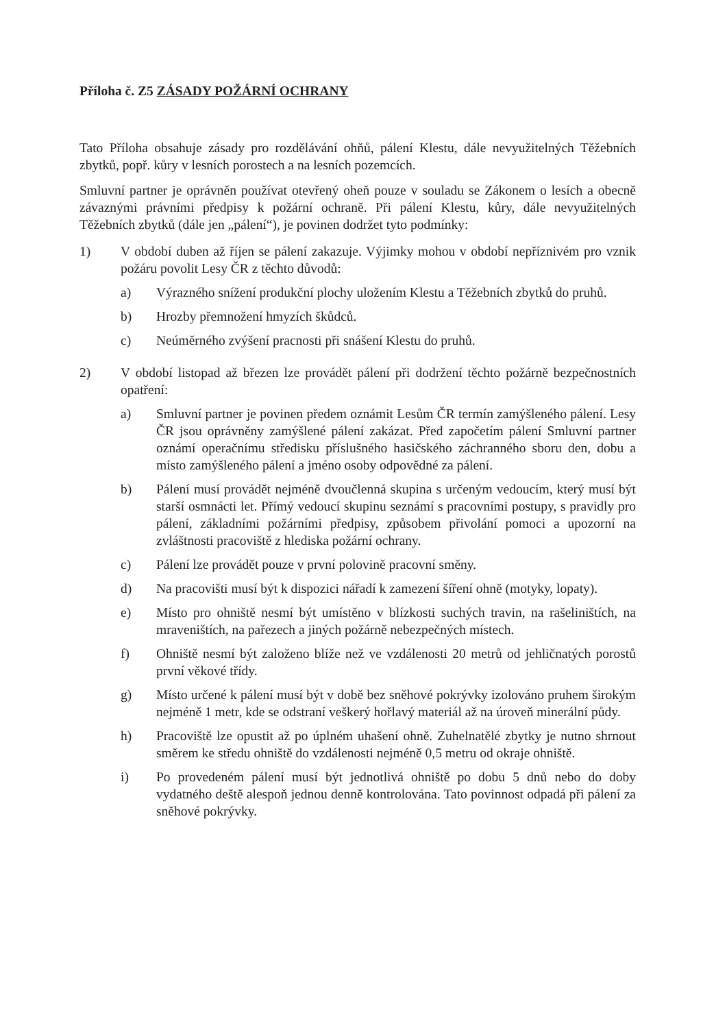Příloha č. Z5 ZÁSADY POŽÁRNÍ OCHRANY
Tato Příloha obsahuje zásady pro rozdělávání ohňů, pálení Klestu, dále nevyužitelných Těžebních zbytků, popř. kůry v lesních porostech a na lesních pozemcích.
Smluvní partner je oprávněn používat otevřený oheň pouze v souladu se Zákonem o lesích a obecně závaznými právními předpisy k požární ochraně. Při pálení Klestu, kůry, dále nevyužitelných Těžebních zbytků (dále jen „pálení“), je povinen dodržet tyto podmínky:
1) V období duben až říjen se pálení zakazuje. Výjimky mohou v období nepříznivém pro vznik požáru povolit Lesy ČR z těchto důvodů:
a) Výrazného snížení produkční plochy uložením Klestu a Těžebních zbytků do pruhů.
b) Hrozby přemnožení hmyzích škůdců.
c) Neúměrného zvýšení pracnosti při snášení Klestu do pruhů.
2) V období listopad až březen lze provádět pálení při dodržení těchto požárně bezpečnostních opatření:
a) Smluvní partner je povinen předem oznámit Lesům ČR termín zamýšleného pálení. Lesy ČR jsou oprávněny zamýšlené pálení zakázat. Před započetím pálení Smluvní partner oznámí operačnímu středisku příslušného hasičského záchranného sboru den, dobu a místo zamýšleného pálení a jméno osoby odpovědné za pálení.
b) Pálení musí provádět nejméně dvoučlenná skupina s určeným vedoucím, který musí být starší osmnácti let. Přímý vedoucí skupinu seznámí s pracovními postupy, s pravidly pro pálení, základními požárními předpisy, způsobem přivolání pomoci a upozorní na zvláštnosti pracoviště z hlediska požární ochrany.
c) Pálení lze provádět pouze v první polovině pracovní směny.
d) Na pracovišti musí být k dispozici nářadí k zamezení šíření ohně (motyky, lopaty).
e) Místo pro ohniště nesmí být umístěno v blízkosti suchých travin, na rašeliništích, na mraveništích, na pařezech a jiných požárně nebezpečných místech.
f) Ohniště nesmí být založeno blíže než ve vzdálenosti 20 metrů od jehličnatých porostů první věkové třídy.
g) Místo určené k pálení musí být v době bez sněhové pokrývky izolováno pruhem širokým nejméně 1 metr, kde se odstraní veškerý hořlavý materiál až na úroveň minerální půdy.
h) Pracoviště lze opustit až po úplném uhašení ohně. Zuhelnatělé zbytky je nutno shrnout směrem ke středu ohniště do vzdálenosti nejméně 0,5 metru od okraje ohniště.
i) Po provedeném pálení musí být jednotlivá ohniště po dobu 5 dnů nebo do doby vydatného deště alespoň jednou denně kontrolována. Tato povinnost odpadá při pálení za sněhové pokrývky.